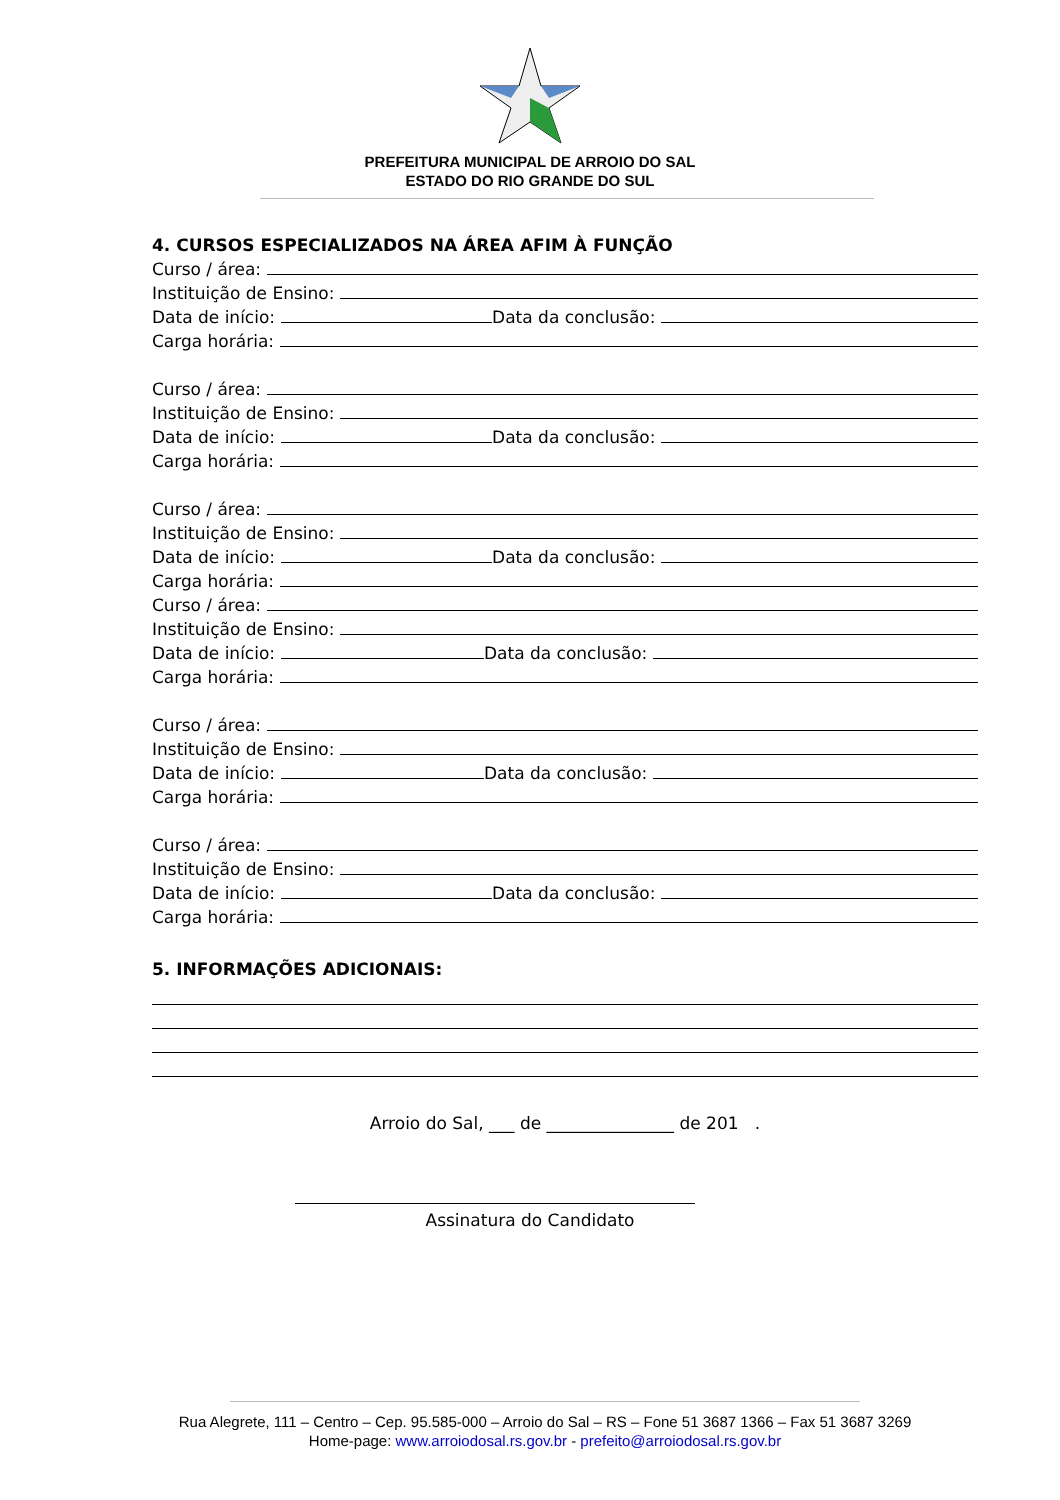PREFEITURA MUNICIPAL DE ARROIO DO SAL
ESTADO DO RIO GRANDE DO SUL
4. CURSOS ESPECIALIZADOS NA ÁREA AFIM À FUNÇÃO
Curso / área:
Instituição de Ensino:
Data de início: Data da conclusão:
Carga horária:
Curso / área:
Instituição de Ensino:
Data de início: Data da conclusão:
Carga horária:
Curso / área:
Instituição de Ensino:
Data de início: Data da conclusão:
Carga horária:
Curso / área:
Instituição de Ensino:
Data de início: Data da conclusão:
Carga horária:
Curso / área:
Instituição de Ensino:
Data de início: Data da conclusão:
Carga horária:
Curso / área:
Instituição de Ensino:
Data de início: Data da conclusão:
Carga horária:
5. INFORMAÇÕES ADICIONAIS:
Arroio do Sal, ___ de _______________ de 201 .
Assinatura do Candidato
Rua Alegrete, 111 – Centro – Cep. 95.585-000 – Arroio do Sal – RS – Fone 51 3687 1366 – Fax 51 3687 3269
Home-page: www.arroiodosal.rs.gov.br - prefeito@arroiodosal.rs.gov.br